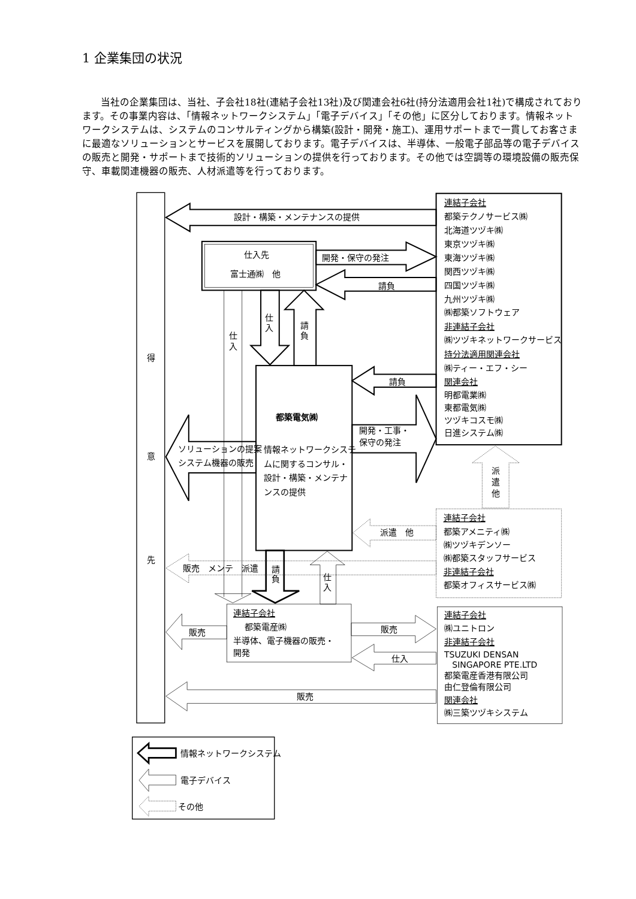1 企業集団の状況
当社の企業集団は、当社、子会社18社(連結子会社13社)及び関連会社6社(持分法適用会社1社)で構成されております。その事業内容は、「情報ネットワークシステム」「電子デバイス」「その他」に区分しております。情報ネットワークシステムは、システムのコンサルティングから構築(設計・開発・施工)、運用サポートまで一貫してお客さまに最適なソリューションとサービスを展開しております。電子デバイスは、半導体、一般電子部品等の電子デバイスの販売と開発・サポートまで技術的ソリューションの提供を行っております。その他では空調等の環境設備の販売保守、車載関連機器の販売、人材派遣等を行っております。
得
意
先
設計・構築・メンテナンスの提供
仕入先
富士通㈱　他
開発・保守の発注
請負
連結子会社
都築テクノサービス㈱
北海道ツヅキ㈱
東京ツヅキ㈱
東海ツヅキ㈱
関西ツヅキ㈱
四国ツヅキ㈱
九州ツヅキ㈱
㈱都築ソフトウェア
非連結子会社
㈱ツヅキネットワークサービス
持分法適用関連会社
㈱ティー・エフ・シー
関連会社
明都電業㈱
東都電気㈱
ツヅキコスモ㈱
日進システム㈱
仕
入
仕
入
請
負
都築電気㈱
情報ネットワークシステ
ムに関するコンサル・
設計・構築・メンテナ
ンスの提供
請負
開発・工事・
保守の発注
ソリューションの提案
システム機器の販売
派
遣
他
連結子会社
都築アメニティ㈱
㈱ツヅキデンソー
㈱都築スタッフサービス
非連結子会社
都築オフィスサービス㈱
派遣　他
販売　メンテ　派遣
請
負
仕
入
連結子会社
都築電産㈱
半導体、電子機器の販売・
開発
販売
販売
仕入
連結子会社
㈱ユニトロン
非連結子会社
TSUZUKI DENSAN
SINGAPORE PTE.LTD
都築電産香港有限公司
由仁登倫有限公司
関連会社
㈱三築ツヅキシステム
販売
情報ネットワークシステム
電子デバイス
その他